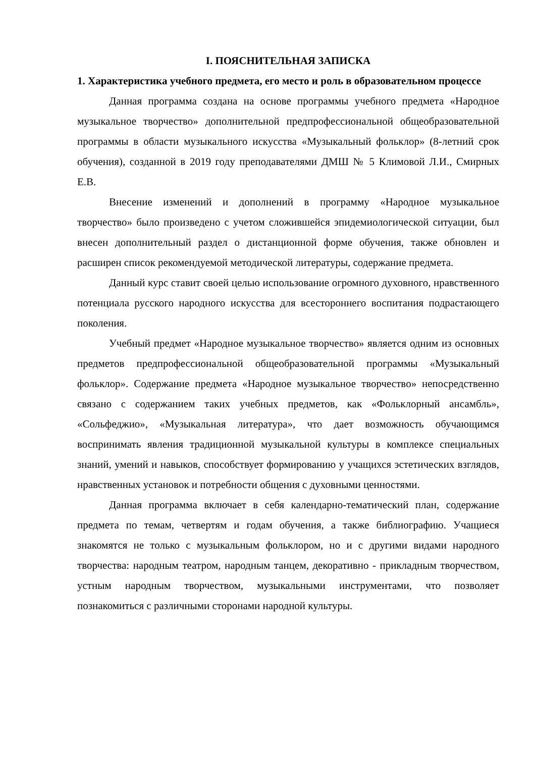I. ПОЯСНИТЕЛЬНАЯ ЗАПИСКА
1. Характеристика учебного предмета, его место и роль в образовательном процессе
Данная программа создана на основе программы учебного предмета «Народное музыкальное творчество» дополнительной предпрофессиональной общеобразовательной программы в области музыкального искусства «Музыкальный фольклор» (8-летний срок обучения), созданной в 2019 году преподавателями ДМШ № 5 Климовой Л.И., Смирных Е.В.
Внесение изменений и дополнений в программу «Народное музыкальное творчество» было произведено с учетом сложившейся эпидемиологической ситуации, был внесен дополнительный раздел о дистанционной форме обучения, также обновлен и расширен список рекомендуемой методической литературы, содержание предмета.
Данный курс ставит своей целью использование огромного духовного, нравственного потенциала русского народного искусства для всестороннего воспитания подрастающего поколения.
Учебный предмет «Народное музыкальное творчество» является одним из основных предметов предпрофессиональной общеобразовательной программы «Музыкальный фольклор». Содержание предмета «Народное музыкальное творчество» непосредственно связано с содержанием таких учебных предметов, как «Фольклорный ансамбль», «Сольфеджио», «Музыкальная литература», что дает возможность обучающимся воспринимать явления традиционной музыкальной культуры в комплексе специальных знаний, умений и навыков, способствует формированию у учащихся эстетических взглядов, нравственных установок и потребности общения с духовными ценностями.
Данная программа включает в себя календарно-тематический план, содержание предмета по темам, четвертям и годам обучения, а также библиографию. Учащиеся знакомятся не только с музыкальным фольклором, но и с другими видами народного творчества: народным театром, народным танцем, декоративно - прикладным творчеством, устным народным творчеством, музыкальными инструментами, что позволяет познакомиться с различными сторонами народной культуры.